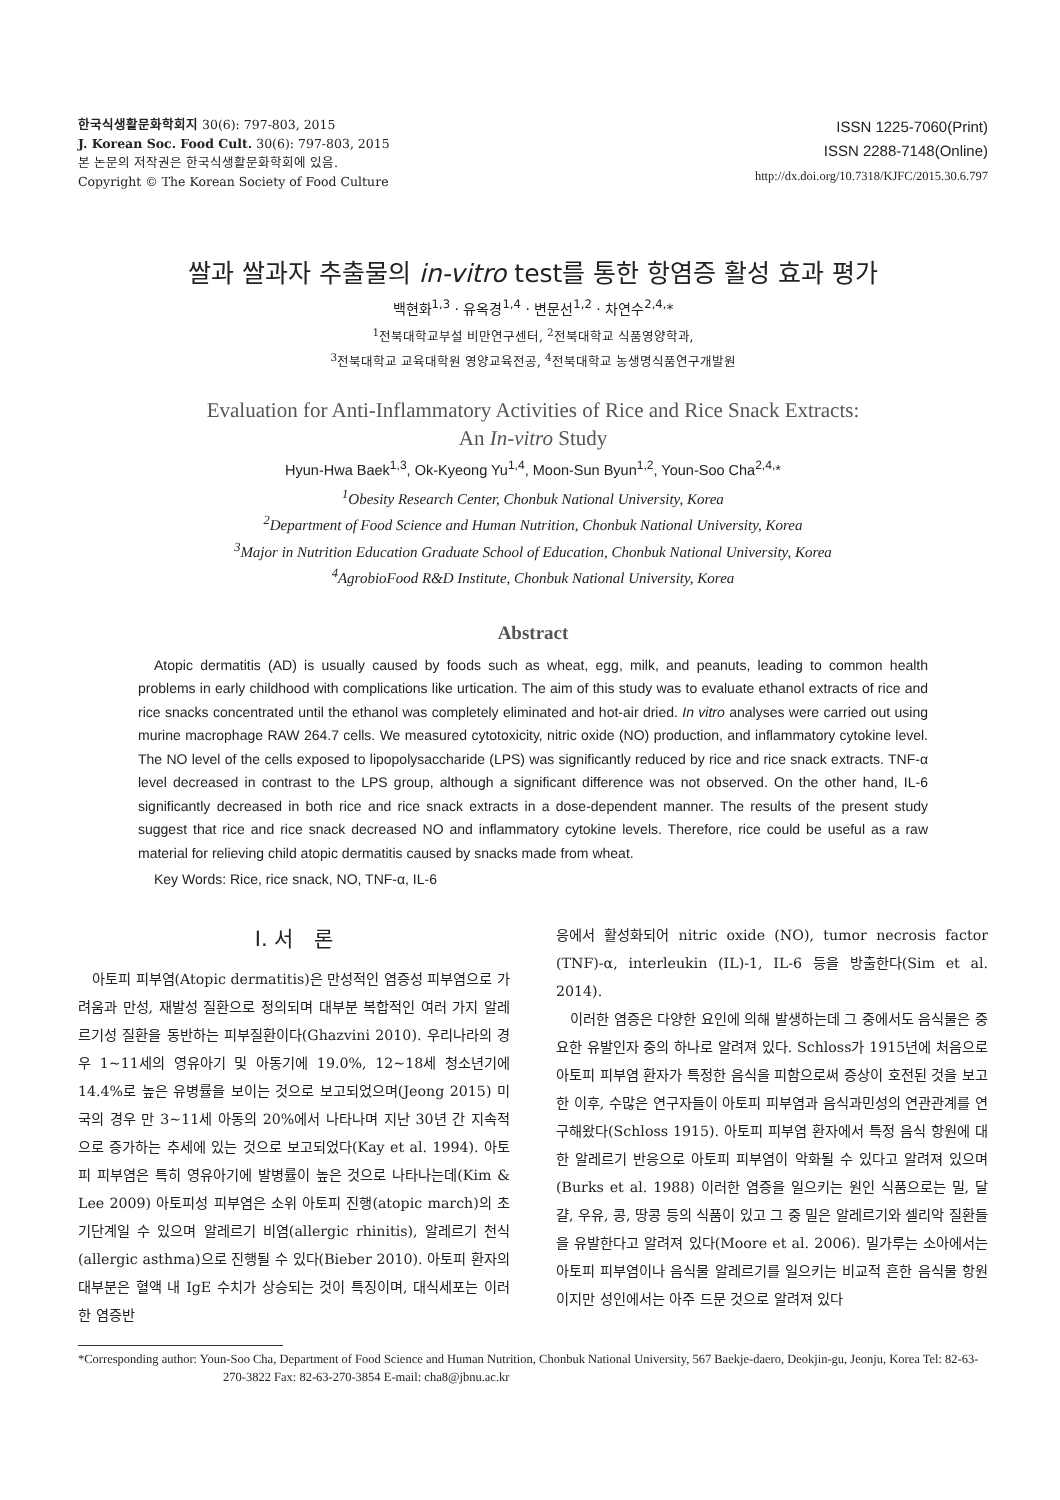한국식생활문화학회지 30(6): 797-803, 2015
J. Korean Soc. Food Cult. 30(6): 797-803, 2015
본 논문의 저작권은 한국식생활문화학회에 있음.
Copyright © The Korean Society of Food Culture
ISSN 1225-7060(Print)
ISSN 2288-7148(Online)
http://dx.doi.org/10.7318/KJFC/2015.30.6.797
쌀과 쌀과자 추출물의 in-vitro test를 통한 항염증 활성 효과 평가
백현화<sup>1,3</sup> · 유옥경<sup>1,4</sup> · 변문선<sup>1,2</sup> · 차연수<sup>2,4,</sup>*
<sup>1</sup> 전북대학교부설 비만연구센터, <sup>2</sup>전북대학교 식품영양학과,
<sup>3</sup> 전북대학교 교육대학원 영양교육전공, <sup>4</sup>전북대학교 농생명식품연구개발원
Evaluation for Anti-Inflammatory Activities of Rice and Rice Snack Extracts:
An In-vitro Study
Hyun-Hwa Baek<sup>1,3</sup>, Ok-Kyeong Yu<sup>1,4</sup>, Moon-Sun Byun<sup>1,2</sup>, Youn-Soo Cha<sup>2,4,</sup>*
<sup>1</sup> Obesity Research Center, Chonbuk National University, Korea
<sup>2</sup> Department of Food Science and Human Nutrition, Chonbuk National University, Korea
<sup>3</sup> Major in Nutrition Education Graduate School of Education, Chonbuk National University, Korea
<sup>4</sup> AgrobioFood R&D Institute, Chonbuk National University, Korea
Abstract
Atopic dermatitis (AD) is usually caused by foods such as wheat, egg, milk, and peanuts, leading to common health problems in early childhood with complications like urtication. The aim of this study was to evaluate ethanol extracts of rice and rice snacks concentrated until the ethanol was completely eliminated and hot-air dried. In vitro analyses were carried out using murine macrophage RAW 264.7 cells. We measured cytotoxicity, nitric oxide (NO) production, and inflammatory cytokine level. The NO level of the cells exposed to lipopolysaccharide (LPS) was significantly reduced by rice and rice snack extracts. TNF-α level decreased in contrast to the LPS group, although a significant difference was not observed. On the other hand, IL-6 significantly decreased in both rice and rice snack extracts in a dose-dependent manner. The results of the present study suggest that rice and rice snack decreased NO and inflammatory cytokine levels. Therefore, rice could be useful as a raw material for relieving child atopic dermatitis caused by snacks made from wheat.
Key Words: Rice, rice snack, NO, TNF-α, IL-6
I. 서　론
아토피 피부염(Atopic dermatitis)은 만성적인 염증성 피부염으로 가려움과 만성, 재발성 질환으로 정의되며 대부분 복합적인 여러 가지 알레르기성 질환을 동반하는 피부질환이다(Ghazvini 2010). 우리나라의 경우 1~11세의 영유아기 및 아동기에 19.0%, 12~18세 청소년기에 14.4%로 높은 유병률을 보이는 것으로 보고되었으며(Jeong 2015) 미국의 경우 만 3~11세 아동의 20%에서 나타나며 지난 30년 간 지속적으로 증가하는 추세에 있는 것으로 보고되었다(Kay et al. 1994). 아토피 피부염은 특히 영유아기에 발병률이 높은 것으로 나타나는데(Kim & Lee 2009) 아토피성 피부염은 소위 아토피 진행(atopic march)의 초기단계일 수 있으며 알레르기 비염(allergic rhinitis), 알레르기 천식(allergic asthma)으로 진행될 수 있다(Bieber 2010). 아토피 환자의 대부분은 혈액 내 IgE 수치가 상승되는 것이 특징이며, 대식세포는 이러한 염증반
응에서 활성화되어 nitric oxide (NO), tumor necrosis factor (TNF)-α, interleukin (IL)-1, IL-6 등을 방출한다(Sim et al. 2014).
이러한 염증은 다양한 요인에 의해 발생하는데 그 중에서도 음식물은 중요한 유발인자 중의 하나로 알려져 있다. Schloss가 1915년에 처음으로 아토피 피부염 환자가 특정한 음식을 피함으로써 증상이 호전된 것을 보고한 이후, 수많은 연구자들이 아토피 피부염과 음식과민성의 연관관계를 연구해왔다(Schloss 1915). 아토피 피부염 환자에서 특정 음식 항원에 대한 알레르기 반응으로 아토피 피부염이 악화될 수 있다고 알려져 있으며(Burks et al. 1988) 이러한 염증을 일으키는 원인 식품으로는 밀, 달걀, 우유, 콩, 땅콩 등의 식품이 있고 그 중 밀은 알레르기와 셀리악 질환들을 유발한다고 알려져 있다(Moore et al. 2006). 밀가루는 소아에서는 아토피 피부염이나 음식물 알레르기를 일으키는 비교적 흔한 음식물 항원이지만 성인에서는 아주 드문 것으로 알려져 있다
*Corresponding author: Youn-Soo Cha, Department of Food Science and Human Nutrition, Chonbuk National University, 567 Baekje-daero, Deokjin-gu, Jeonju, Korea Tel: 82-63-270-3822 Fax: 82-63-270-3854 E-mail: cha8@jbnu.ac.kr